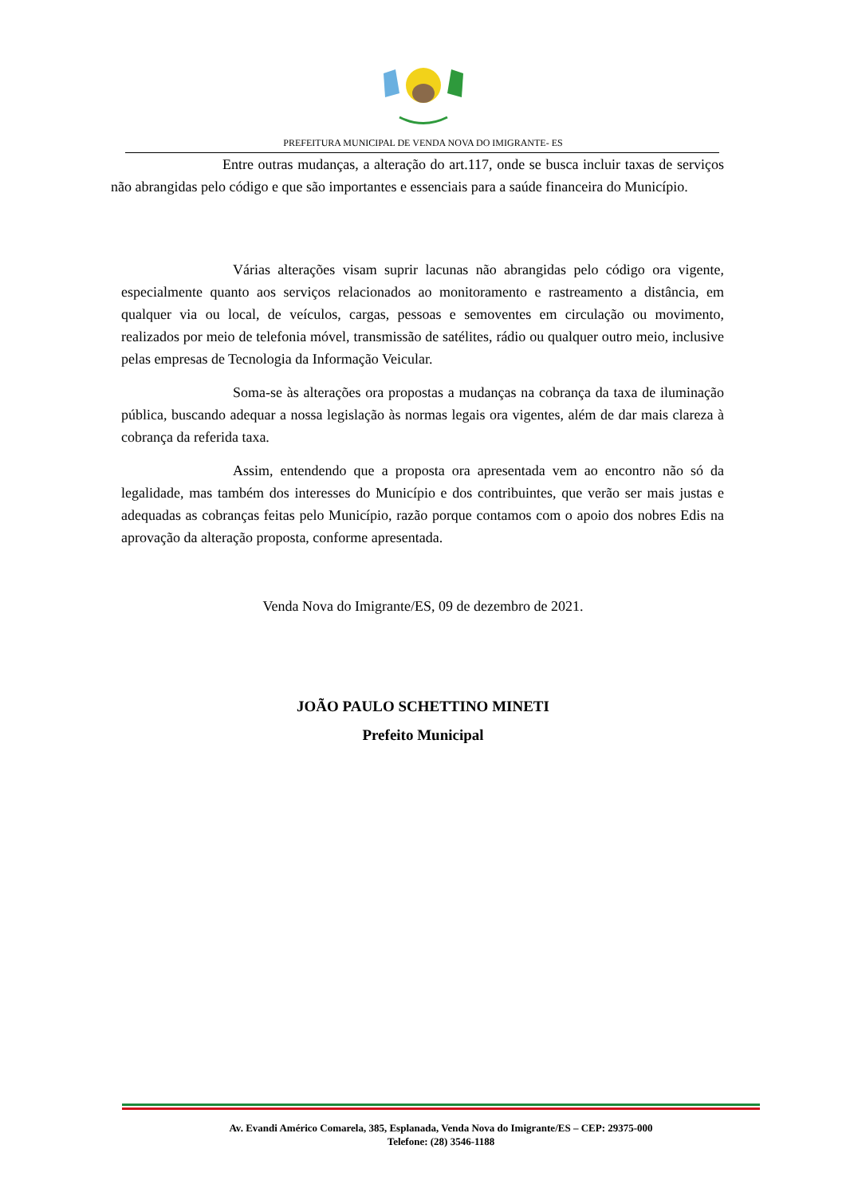PREFEITURA MUNICIPAL DE VENDA NOVA DO IMIGRANTE- ES
Entre outras mudanças, a alteração do art.117, onde se busca incluir taxas de serviços não abrangidas pelo código e que são importantes e essenciais para a saúde financeira do Município.
Várias alterações visam suprir lacunas não abrangidas pelo código ora vigente, especialmente quanto aos serviços relacionados ao monitoramento e rastreamento a distância, em qualquer via ou local, de veículos, cargas, pessoas e semoventes em circulação ou movimento, realizados por meio de telefonia móvel, transmissão de satélites, rádio ou qualquer outro meio, inclusive pelas empresas de Tecnologia da Informação Veicular.
Soma-se às alterações ora propostas a mudanças na cobrança da taxa de iluminação pública, buscando adequar a nossa legislação às normas legais ora vigentes, além de dar mais clareza à cobrança da referida taxa.
Assim, entendendo que a proposta ora apresentada vem ao encontro não só da legalidade, mas também dos interesses do Município e dos contribuintes, que verão ser mais justas e adequadas as cobranças feitas pelo Município, razão porque contamos com o apoio dos nobres Edis na aprovação da alteração proposta, conforme apresentada.
Venda Nova do Imigrante/ES, 09 de dezembro de 2021.
JOÃO PAULO SCHETTINO MINETI
Prefeito Municipal
Av. Evandi Américo Comarela, 385, Esplanada, Venda Nova do Imigrante/ES – CEP: 29375-000
Telefone: (28) 3546-1188